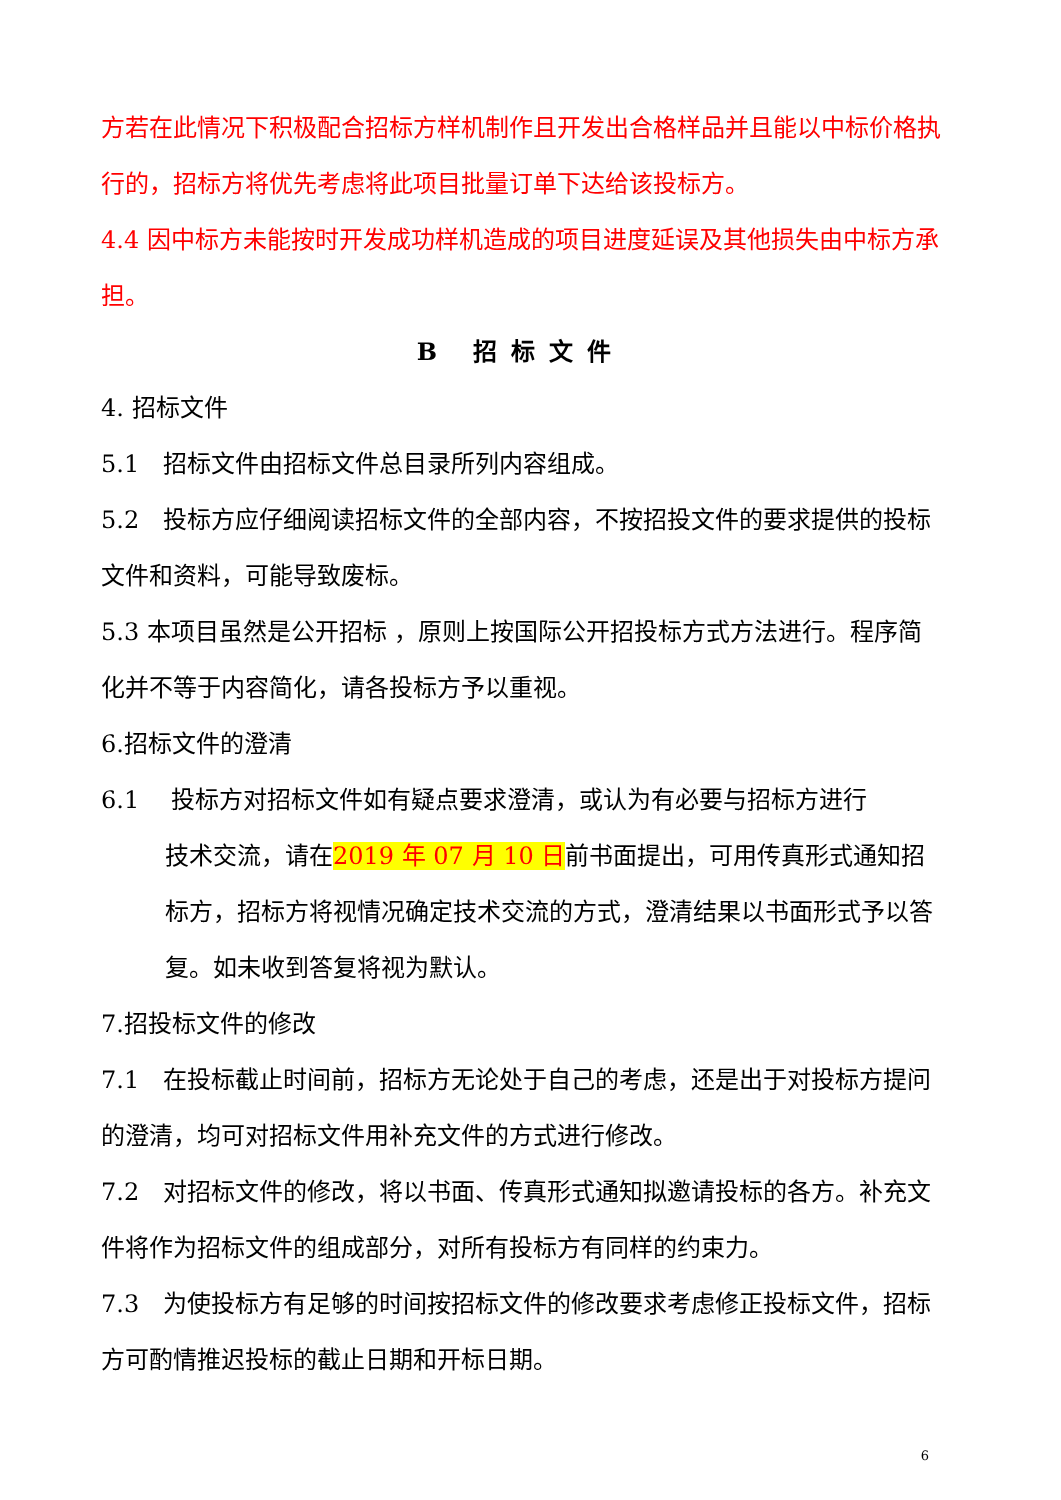方若在此情况下积极配合招标方样机制作且开发出合格样品并且能以中标价格执行的，招标方将优先考虑将此项目批量订单下达给该投标方。
4.4 因中标方未能按时开发成功样机造成的项目进度延误及其他损失由中标方承担。
B 招标文件
4. 招标文件
5.1　招标文件由招标文件总目录所列内容组成。
5.2　投标方应仔细阅读招标文件的全部内容，不按招投文件的要求提供的投标文件和资料，可能导致废标。
5.3 本项目虽然是公开招标 ，原则上按国际公开招投标方式方法进行。程序简化并不等于内容简化，请各投标方予以重视。
6.招标文件的澄清
6.1　 投标方对招标文件如有疑点要求澄清，或认为有必要与招标方进行
技术交流，请在2019 年 07 月 10 日前书面提出，可用传真形式通知招标方，招标方将视情况确定技术交流的方式，澄清结果以书面形式予以答复。如未收到答复将视为默认。
7.招投标文件的修改
7.1　在投标截止时间前，招标方无论处于自己的考虑，还是出于对投标方提问的澄清，均可对招标文件用补充文件的方式进行修改。
7.2　对招标文件的修改，将以书面、传真形式通知拟邀请投标的各方。补充文件将作为招标文件的组成部分，对所有投标方有同样的约束力。
7.3　为使投标方有足够的时间按招标文件的修改要求考虑修正投标文件，招标方可酌情推迟投标的截止日期和开标日期。
6